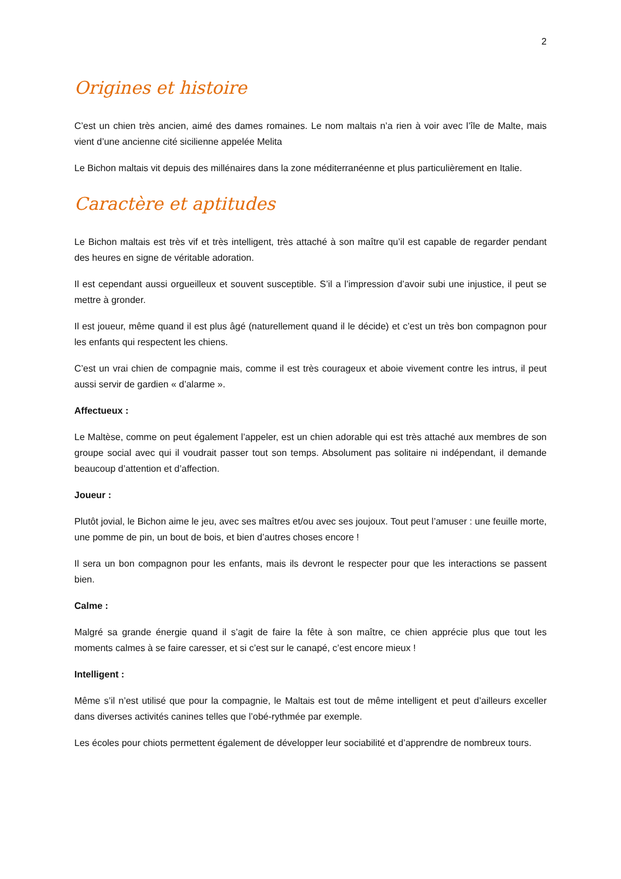2
Origines et histoire
C’est un chien très ancien, aimé des dames romaines. Le nom maltais n’a rien à voir avec l’île de Malte, mais vient d’une ancienne cité sicilienne appelée Melita
Le Bichon maltais vit depuis des millénaires dans la zone méditerranéenne et plus particulièrement en Italie.
Caractère et aptitudes
Le Bichon maltais est très vif et très intelligent, très attaché à son maître qu’il est capable de regarder pendant des heures en signe de véritable adoration.
Il est cependant aussi orgueilleux et souvent susceptible. S’il a l’impression d’avoir subi une injustice, il peut se mettre à gronder.
Il est joueur, même quand il est plus âgé (naturellement quand il le décide) et c’est un très bon compagnon pour les enfants qui respectent les chiens.
C’est un vrai chien de compagnie mais, comme il est très courageux et aboie vivement contre les intrus, il peut aussi servir de gardien « d’alarme ».
Affectueux :
Le Maltèse, comme on peut également l’appeler, est un chien adorable qui est très attaché aux membres de son groupe social avec qui il voudrait passer tout son temps. Absolument pas solitaire ni indépendant, il demande beaucoup d’attention et d’affection.
Joueur :
Plutôt jovial, le Bichon aime le jeu, avec ses maîtres et/ou avec ses joujoux. Tout peut l’amuser : une feuille morte, une pomme de pin, un bout de bois, et bien d’autres choses encore !
Il sera un bon compagnon pour les enfants, mais ils devront le respecter pour que les interactions se passent bien.
Calme :
Malgré sa grande énergie quand il s’agit de faire la fête à son maître, ce chien apprécie plus que tout les moments calmes à se faire caresser, et si c’est sur le canapé, c’est encore mieux !
Intelligent :
Même s’il n’est utilisé que pour la compagnie, le Maltais est tout de même intelligent et peut d’ailleurs exceller dans diverses activités canines telles que l’obé-rythmée par exemple.
Les écoles pour chiots permettent également de développer leur sociabilité et d’apprendre de nombreux tours.